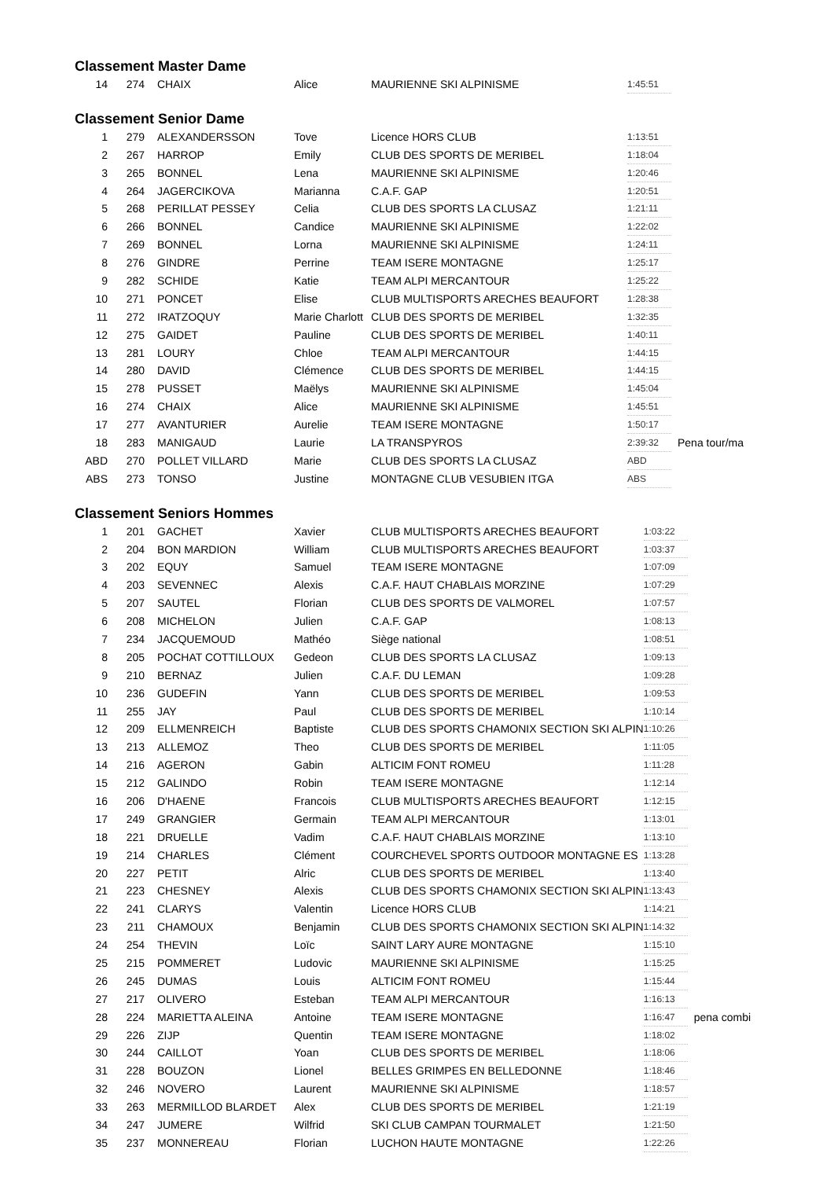Classement Master Dame
| 14 | 274 | CHAIX | Alice | MAURIENNE SKI ALPINISME | 1:45:51 |
Classement Senior Dame
| 1 | 279 | ALEXANDERSSON | Tove | Licence HORS CLUB | 1:13:51 | |
| 2 | 267 | HARROP | Emily | CLUB DES SPORTS DE MERIBEL | 1:18:04 | |
| 3 | 265 | BONNEL | Lena | MAURIENNE SKI ALPINISME | 1:20:46 | |
| 4 | 264 | JAGERCIKOVA | Marianna | C.A.F. GAP | 1:20:51 | |
| 5 | 268 | PERILLAT PESSEY | Celia | CLUB DES SPORTS LA CLUSAZ | 1:21:11 | |
| 6 | 266 | BONNEL | Candice | MAURIENNE SKI ALPINISME | 1:22:02 | |
| 7 | 269 | BONNEL | Lorna | MAURIENNE SKI ALPINISME | 1:24:11 | |
| 8 | 276 | GINDRE | Perrine | TEAM ISERE MONTAGNE | 1:25:17 | |
| 9 | 282 | SCHIDE | Katie | TEAM ALPI MERCANTOUR | 1:25:22 | |
| 10 | 271 | PONCET | Elise | CLUB MULTISPORTS ARECHES BEAUFORT | 1:28:38 | |
| 11 | 272 | IRATZOQUY | Marie Charlott | CLUB DES SPORTS DE MERIBEL | 1:32:35 | |
| 12 | 275 | GAIDET | Pauline | CLUB DES SPORTS DE MERIBEL | 1:40:11 | |
| 13 | 281 | LOURY | Chloe | TEAM ALPI MERCANTOUR | 1:44:15 | |
| 14 | 280 | DAVID | Clémence | CLUB DES SPORTS DE MERIBEL | 1:44:15 | |
| 15 | 278 | PUSSET | Maëlys | MAURIENNE SKI ALPINISME | 1:45:04 | |
| 16 | 274 | CHAIX | Alice | MAURIENNE SKI ALPINISME | 1:45:51 | |
| 17 | 277 | AVANTURIER | Aurelie | TEAM ISERE MONTAGNE | 1:50:17 | |
| 18 | 283 | MANIGAUD | Laurie | LA TRANSPYROS | 2:39:32 | Pena tour/ma |
| ABD | 270 | POLLET VILLARD | Marie | CLUB DES SPORTS LA CLUSAZ | ABD | |
| ABS | 273 | TONSO | Justine | MONTAGNE CLUB VESUBIEN ITGA | ABS | |
Classement Seniors Hommes
| 1 | 201 | GACHET | Xavier | CLUB MULTISPORTS ARECHES BEAUFORT | 1:03:22 | |
| 2 | 204 | BON MARDION | William | CLUB MULTISPORTS ARECHES BEAUFORT | 1:03:37 | |
| 3 | 202 | EQUY | Samuel | TEAM ISERE MONTAGNE | 1:07:09 | |
| 4 | 203 | SEVENNEC | Alexis | C.A.F. HAUT CHABLAIS MORZINE | 1:07:29 | |
| 5 | 207 | SAUTEL | Florian | CLUB DES SPORTS DE VALMOREL | 1:07:57 | |
| 6 | 208 | MICHELON | Julien | C.A.F. GAP | 1:08:13 | |
| 7 | 234 | JACQUEMOUD | Mathéo | Siège national | 1:08:51 | |
| 8 | 205 | POCHAT COTTILLOUX | Gedeon | CLUB DES SPORTS LA CLUSAZ | 1:09:13 | |
| 9 | 210 | BERNAZ | Julien | C.A.F. DU LEMAN | 1:09:28 | |
| 10 | 236 | GUDEFIN | Yann | CLUB DES SPORTS DE MERIBEL | 1:09:53 | |
| 11 | 255 | JAY | Paul | CLUB DES SPORTS DE MERIBEL | 1:10:14 | |
| 12 | 209 | ELLMENREICH | Baptiste | CLUB DES SPORTS CHAMONIX SECTION SKI ALPIN | 1:10:26 | |
| 13 | 213 | ALLEMOZ | Theo | CLUB DES SPORTS DE MERIBEL | 1:11:05 | |
| 14 | 216 | AGERON | Gabin | ALTICIM FONT ROMEU | 1:11:28 | |
| 15 | 212 | GALINDO | Robin | TEAM ISERE MONTAGNE | 1:12:14 | |
| 16 | 206 | D'HAENE | Francois | CLUB MULTISPORTS ARECHES BEAUFORT | 1:12:15 | |
| 17 | 249 | GRANGIER | Germain | TEAM ALPI MERCANTOUR | 1:13:01 | |
| 18 | 221 | DRUELLE | Vadim | C.A.F. HAUT CHABLAIS MORZINE | 1:13:10 | |
| 19 | 214 | CHARLES | Clément | COURCHEVEL SPORTS OUTDOOR MONTAGNE ES | 1:13:28 | |
| 20 | 227 | PETIT | Alric | CLUB DES SPORTS DE MERIBEL | 1:13:40 | |
| 21 | 223 | CHESNEY | Alexis | CLUB DES SPORTS CHAMONIX SECTION SKI ALPIN | 1:13:43 | |
| 22 | 241 | CLARYS | Valentin | Licence HORS CLUB | 1:14:21 | |
| 23 | 211 | CHAMOUX | Benjamin | CLUB DES SPORTS CHAMONIX SECTION SKI ALPIN | 1:14:32 | |
| 24 | 254 | THEVIN | Loïc | SAINT LARY AURE MONTAGNE | 1:15:10 | |
| 25 | 215 | POMMERET | Ludovic | MAURIENNE SKI ALPINISME | 1:15:25 | |
| 26 | 245 | DUMAS | Louis | ALTICIM FONT ROMEU | 1:15:44 | |
| 27 | 217 | OLIVERO | Esteban | TEAM ALPI MERCANTOUR | 1:16:13 | |
| 28 | 224 | MARIETTA ALEINA | Antoine | TEAM ISERE MONTAGNE | 1:16:47 | pena combi |
| 29 | 226 | ZIJP | Quentin | TEAM ISERE MONTAGNE | 1:18:02 | |
| 30 | 244 | CAILLOT | Yoan | CLUB DES SPORTS DE MERIBEL | 1:18:06 | |
| 31 | 228 | BOUZON | Lionel | BELLES GRIMPES EN BELLEDONNE | 1:18:46 | |
| 32 | 246 | NOVERO | Laurent | MAURIENNE SKI ALPINISME | 1:18:57 | |
| 33 | 263 | MERMILLOD BLARDET | Alex | CLUB DES SPORTS DE MERIBEL | 1:21:19 | |
| 34 | 247 | JUMERE | Wilfrid | SKI CLUB CAMPAN TOURMALET | 1:21:50 | |
| 35 | 237 | MONNEREAU | Florian | LUCHON HAUTE MONTAGNE | 1:22:26 | |